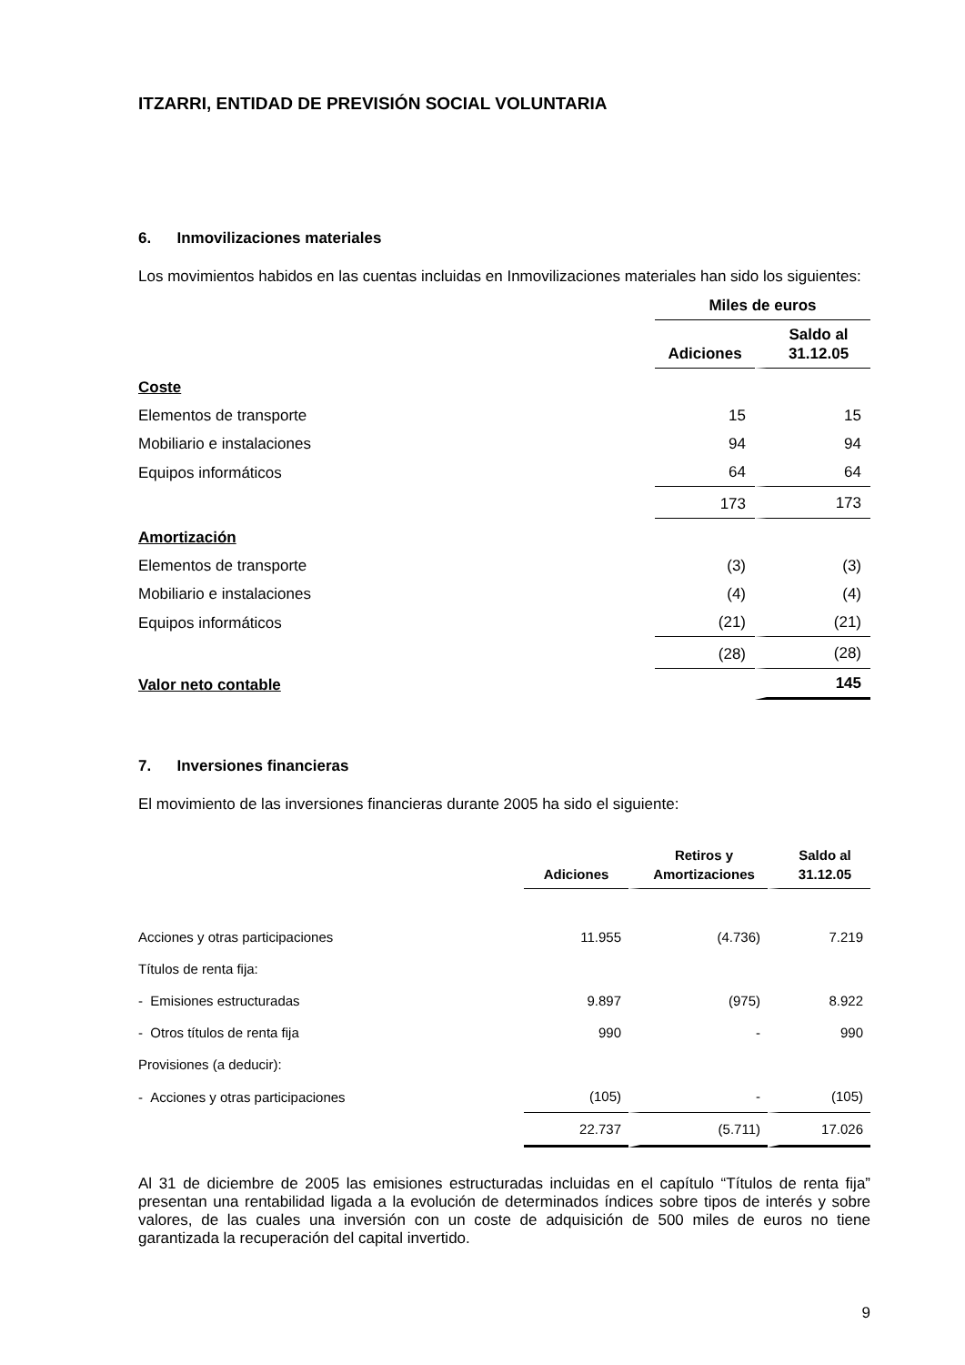ITZARRI, ENTIDAD DE PREVISIÓN SOCIAL VOLUNTARIA
6. Inmovilizaciones materiales
Los movimientos habidos en las cuentas incluidas en Inmovilizaciones materiales han sido los siguientes:
| | Miles de euros | |
| | Adiciones | Saldo al 31.12.05 |
| Coste | | |
| Elementos de transporte | 15 | 15 |
| Mobiliario e instalaciones | 94 | 94 |
| Equipos informáticos | 64 | 64 |
| | 173 | 173 |
| Amortización | | |
| Elementos de transporte | (3) | (3) |
| Mobiliario e instalaciones | (4) | (4) |
| Equipos informáticos | (21) | (21) |
| | (28) | (28) |
| Valor neto contable | | 145 |
7. Inversiones financieras
El movimiento de las inversiones financieras durante 2005 ha sido el siguiente:
| | Adiciones | Retiros y Amortizaciones | Saldo al 31.12.05 |
| Acciones y otras participaciones | 11.955 | (4.736) | 7.219 |
| Títulos de renta fija: | | | |
| - Emisiones estructuradas | 9.897 | (975) | 8.922 |
| - Otros títulos de renta fija | 990 | - | 990 |
| Provisiones (a deducir): | | | |
| - Acciones y otras participaciones | (105) | - | (105) |
| | 22.737 | (5.711) | 17.026 |
Al 31 de diciembre de 2005 las emisiones estructuradas incluidas en el capítulo “Títulos de renta fija” presentan una rentabilidad ligada a la evolución de determinados índices sobre tipos de interés y sobre valores, de las cuales una inversión con un coste de adquisición de 500 miles de euros no tiene garantizada la recuperación del capital invertido.
9